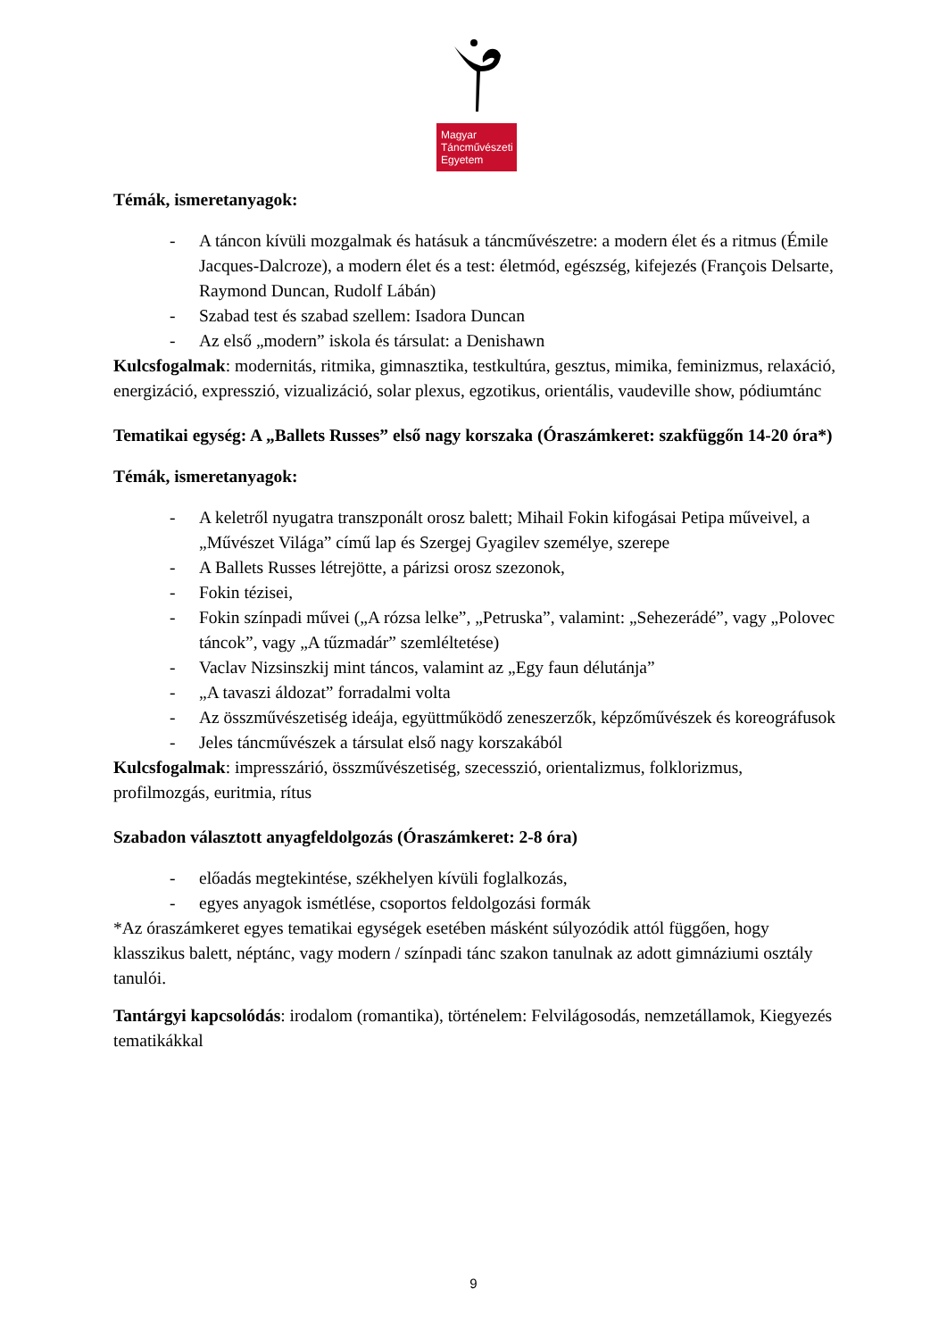Magyar
Táncművészeti
Egyetem
Témák, ismeretanyagok:
- A táncon kívüli mozgalmak és hatásuk a táncművészetre: a modern élet és a ritmus (Émile Jacques-Dalcroze), a modern élet és a test: életmód, egészség, kifejezés (François Delsarte, Raymond Duncan, Rudolf Lábán)
- Szabad test és szabad szellem: Isadora Duncan
- Az első „modern” iskola és társulat: a Denishawn
Kulcsfogalmak: modernitás, ritmika, gimnasztika, testkultúra, gesztus, mimika, feminizmus, relaxáció, energizáció, expresszió, vizualizáció, solar plexus, egzotikus, orientális, vaudeville show, pódiumtánc
Tematikai egység: A „Ballets Russes” első nagy korszaka (Óraszámkeret: szakfüggőn 14-20 óra*)
Témák, ismeretanyagok:
- A keletről nyugatra transzponált orosz balett; Mihail Fokin kifogásai Petipa műveivel, a „Művészet Világa” című lap és Szergej Gyagilev személye, szerepe
- A Ballets Russes létrejötte, a párizsi orosz szezonok,
- Fokin tézisei,
- Fokin színpadi művei („A rózsa lelke”, „Petruska”, valamint: „Sehezerádé”, vagy „Polovec táncok”, vagy „A tűzmadár” szemléltetése)
- Vaclav Nizsinszkij mint táncos, valamint az „Egy faun délutánja”
- „A tavaszi áldozat” forradalmi volta
- Az összművészetiség ideája, együttműködő zeneszerzők, képzőművészek és koreográfusok
- Jeles táncművészek a társulat első nagy korszakából
Kulcsfogalmak: impresszárió, összművészetiség, szecesszió, orientalizmus, folklorizmus, profilmozgás, euritmia, rítus
Szabadon választott anyagfeldolgozás (Óraszámkeret: 2-8 óra)
- előadás megtekintése, székhelyen kívüli foglalkozás,
- egyes anyagok ismétlése, csoportos feldolgozási formák
*Az óraszámkeret egyes tematikai egységek esetében másként súlyozódik attól függően, hogy klasszikus balett, néptánc, vagy modern / színpadi tánc szakon tanulnak az adott gimnáziumi osztály tanulói.
Tantárgyi kapcsolódás: irodalom (romantika), történelem: Felvilágosodás, nemzetállamok, Kiegyezés tematikákkal
9